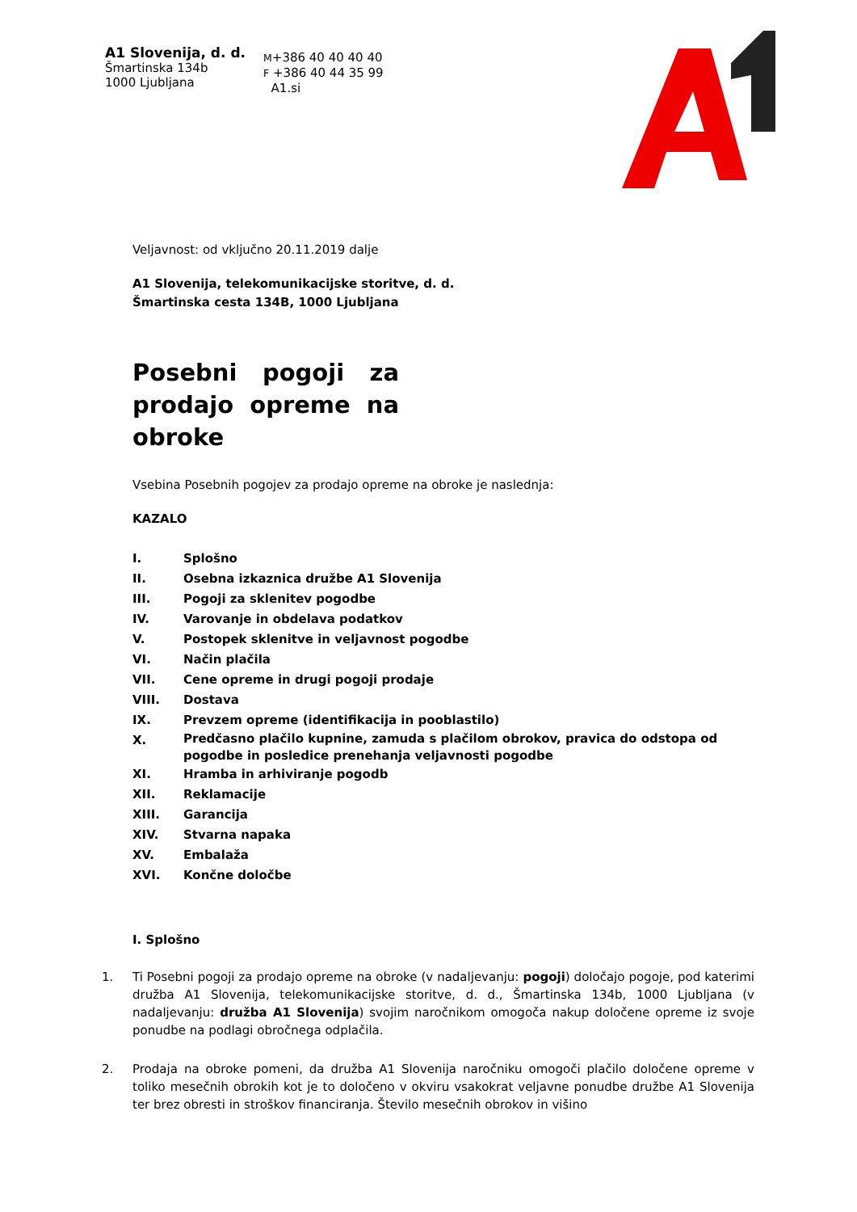A1 Slovenija, d. d.
Šmartinska 134b
1000 Ljubljana
M+386 40 40 40 40
F +386 40 44 35 99
A1.si
Veljavnost: od vključno 20.11.2019 dalje
A1 Slovenija, telekomunikacijske storitve, d. d.
Šmartinska cesta 134B, 1000 Ljubljana
Posebni pogoji za prodajo opreme na obroke
Vsebina Posebnih pogojev za prodajo opreme na obroke je naslednja:
KAZALO
I. Splošno
II. Osebna izkaznica družbe A1 Slovenija
III. Pogoji za sklenitev pogodbe
IV. Varovanje in obdelava podatkov
V. Postopek sklenitve in veljavnost pogodbe
VI. Način plačila
VII. Cene opreme in drugi pogoji prodaje
VIII. Dostava
IX. Prevzem opreme (identifikacija in pooblastilo)
X. Predčasno plačilo kupnine, zamuda s plačilom obrokov, pravica do odstopa od pogodbe in posledice prenehanja veljavnosti pogodbe
XI. Hramba in arhiviranje pogodb
XII. Reklamacije
XIII. Garancija
XIV. Stvarna napaka
XV. Embalaža
XVI. Končne določbe
I. Splošno
1. Ti Posebni pogoji za prodajo opreme na obroke (v nadaljevanju: pogoji) določajo pogoje, pod katerimi družba A1 Slovenija, telekomunikacijske storitve, d. d., Šmartinska 134b, 1000 Ljubljana (v nadaljevanju: družba A1 Slovenija) svojim naročnikom omogoča nakup določene opreme iz svoje ponudbe na podlagi obročnega odplačila.
2. Prodaja na obroke pomeni, da družba A1 Slovenija naročniku omogoči plačilo določene opreme v toliko mesečnih obrokih kot je to določeno v okviru vsakokrat veljavne ponudbe družbe A1 Slovenija ter brez obresti in stroškov financiranja. Število mesečnih obrokov in višino